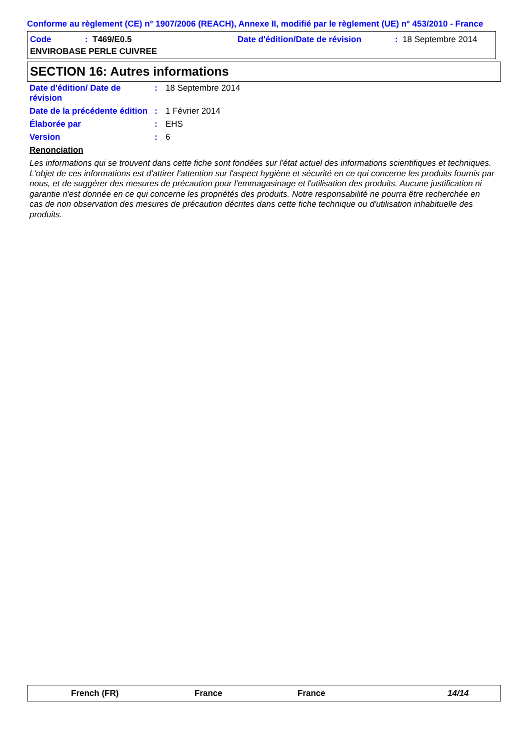Conforme au règlement (CE) n° 1907/2006 (REACH), Annexe II, modifié par le règlement (UE) n° 453/2010 - France
Code: T469/E0.5 Date d'édition/Date de révision: 18 Septembre 2014
ENVIROBASE PERLE CUIVREE
SECTION 16: Autres informations
Date d'édition/ Date de révision: 18 Septembre 2014
Date de la précédente édition: 1 Février 2014
Élaborée par: EHS
Version: 6
Renonciation
Les informations qui se trouvent dans cette fiche sont fondées sur l'état actuel des informations scientifiques et techniques. L'objet de ces informations est d'attirer l'attention sur l'aspect hygiène et sécurité en ce qui concerne les produits fournis par nous, et de suggérer des mesures de précaution pour l'emmagasinage et l'utilisation des produits. Aucune justification ni garantie n'est donnée en ce qui concerne les propriétés des produits. Notre responsabilité ne pourra être recherchée en cas de non observation des mesures de précaution décrites dans cette fiche technique ou d'utilisation inhabituelle des produits.
French (FR) France France 14/14